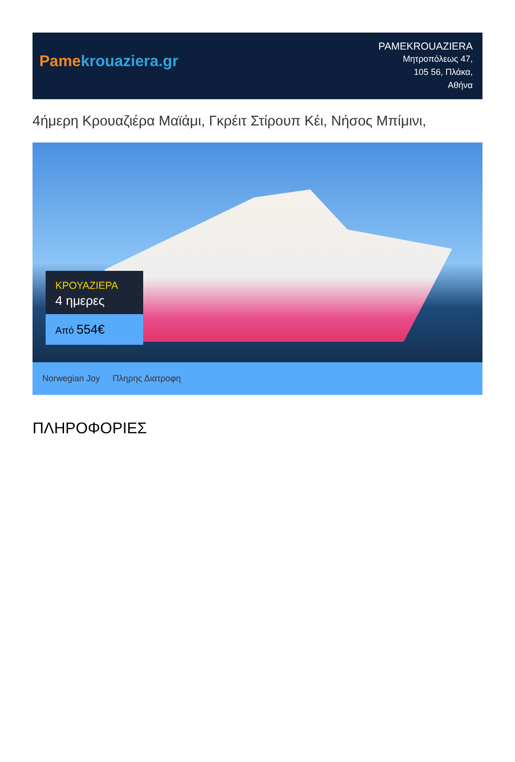Pame krouaziera.gr
PAMEKROUAZIERA
Μητροπόλεως 47,
105 56, Πλάκα,
Αθήνα
4ήμερη Κρουαζιέρα Μαϊάμι, Γκρέιτ Στίρουπ Κέι, Νήσος Μπίμινι,
ΚΡΟΥΑΖΙΕΡΑ
4 ημερες
Από 554€
Norwegian Joy Πληρης Διατροφη
ΠΛΗΡΟΦΟΡΙΕΣ